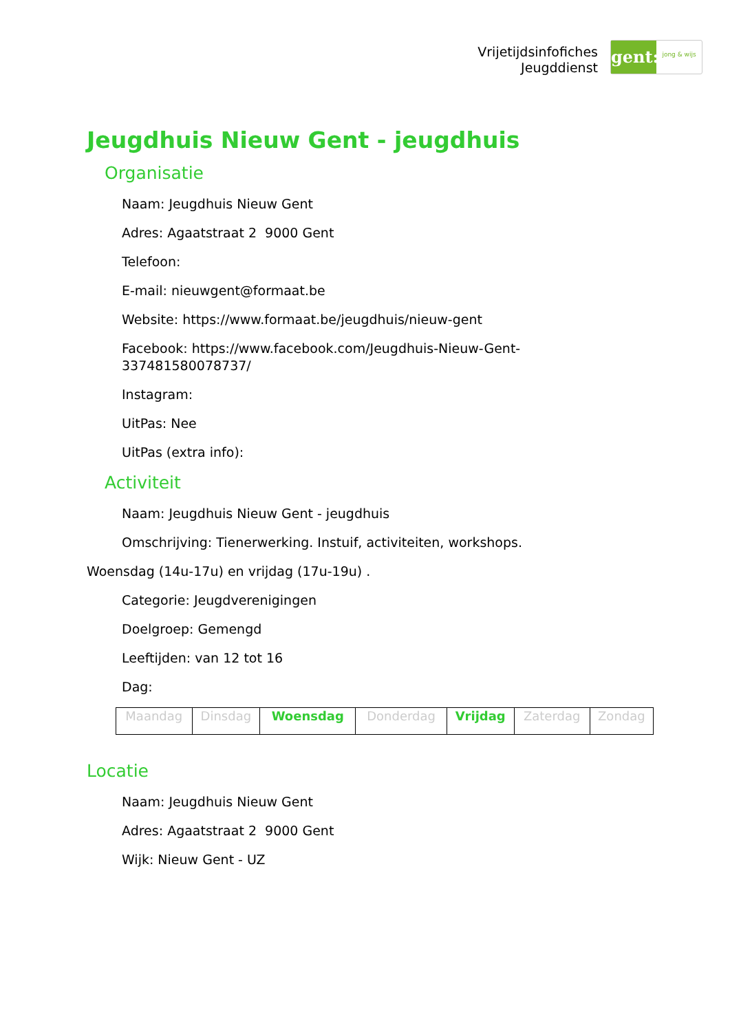Vrijetijdsinfofiches
Jeugddienst
gent:
jong & wijs
Jeugdhuis Nieuw Gent - jeugdhuis
Organisatie
Naam: Jeugdhuis Nieuw Gent
Adres: Agaatstraat 2 9000 Gent
Telefoon:
E-mail: nieuwgent@formaat.be
Website: https://www.formaat.be/jeugdhuis/nieuw-gent
Facebook: https://www.facebook.com/Jeugdhuis-Nieuw-Gent-
337481580078737/
Instagram:
UitPas: Nee
UitPas (extra info):
Activiteit
Naam: Jeugdhuis Nieuw Gent - jeugdhuis
Omschrijving: Tienerwerking. Instuif, activiteiten, workshops.
Woensdag (14u-17u) en vrijdag (17u-19u) .
Categorie: Jeugdverenigingen
Doelgroep: Gemengd
Leeftijden: van 12 tot 16
Dag:
| Maandag | Dinsdag | Woensdag | Donderdag | Vrijdag | Zaterdag | Zondag |
Locatie
Naam: Jeugdhuis Nieuw Gent
Adres: Agaatstraat 2 9000 Gent
Wijk: Nieuw Gent - UZ